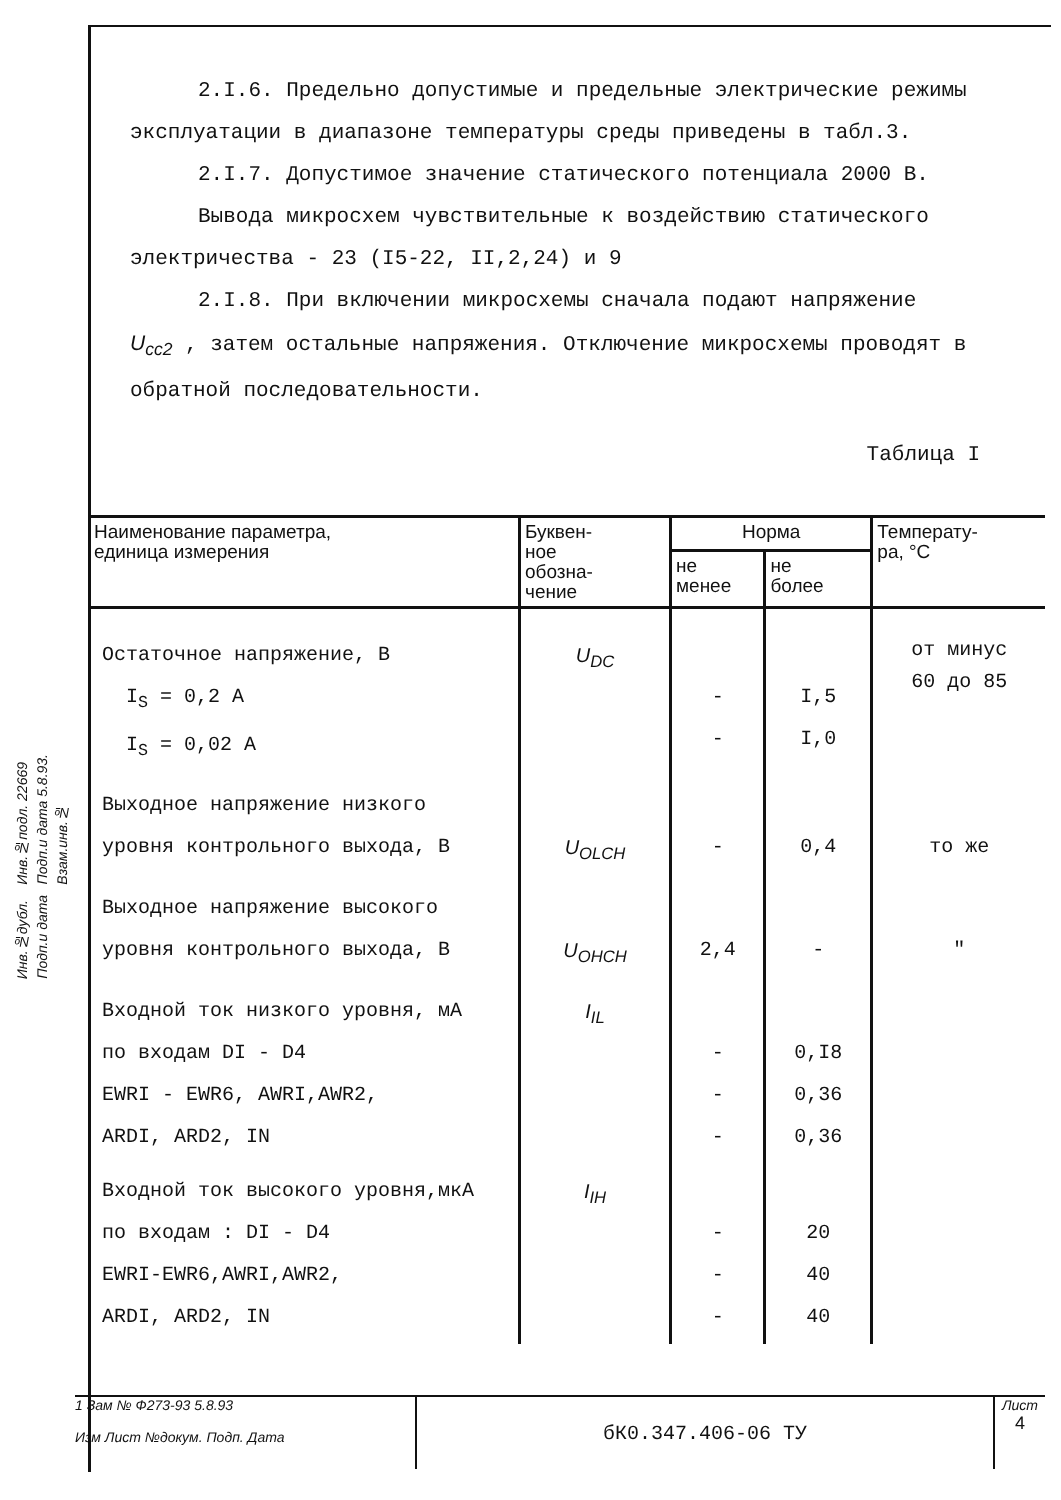Инв.№подл. 22669
Подп.и дата 5.8.93.
Взам.инв.№
Инв.№дубл.
Подп.и дата
2.I.6. Предельно допустимые и предельные электрические режимы эксплуатации в диапазоне температуры среды приведены в табл.3.
2.I.7. Допустимое значение статического потенциала 2000 В.
Вывода микросхем чувствительные к воздействию статического электричества - 23 (I5-22, II,2,24) и 9
2.I.8. При включении микросхемы сначала подают напряжение
U<sub>cc2</sub> , затем остальные напряжения. Отключение микросхемы проводят в обратной последовательности.
Таблица I
| Наименование параметра, единица измерения | Буквен- ное обозна- чение | Норма | | Температу- ра, °C |
| --- | --- | --- | --- | --- |
| | | не менее | не более | |
| Остаточное напряжение, В I<sub>S</sub> = 0,2 А I<sub>S</sub> = 0,02 А | U<sub>DC</sub> | - - | I,5 I,0 | от минус 60 до 85 |
| Выходное напряжение низкого уровня контрольного выхода, В | U<sub>OLCH</sub> | - | 0,4 | то же |
| Выходное напряжение высокого уровня контрольного выхода, В | U<sub>OHCH</sub> | 2,4 | - | " |
| Входной ток низкого уровня, мА по входам DI - D4 EWRI - EWR6, AWRI,AWR2, ARDI, ARD2, IN | I<sub>IL</sub> | - - - | 0,I8 0,36 0,36 | |
| Входной ток высокого уровня,мкА по входам : DI - D4 EWRI-EWR6,AWRI,AWR2, ARDI, ARD2, IN | I<sub>IH</sub> | - - - | 20 40 40 | |
1 Зам № Ф273-93 5.8.93
Изм Лист №докум. Подп. Дата
бК0.347.406-06 ТУ
Лист
4